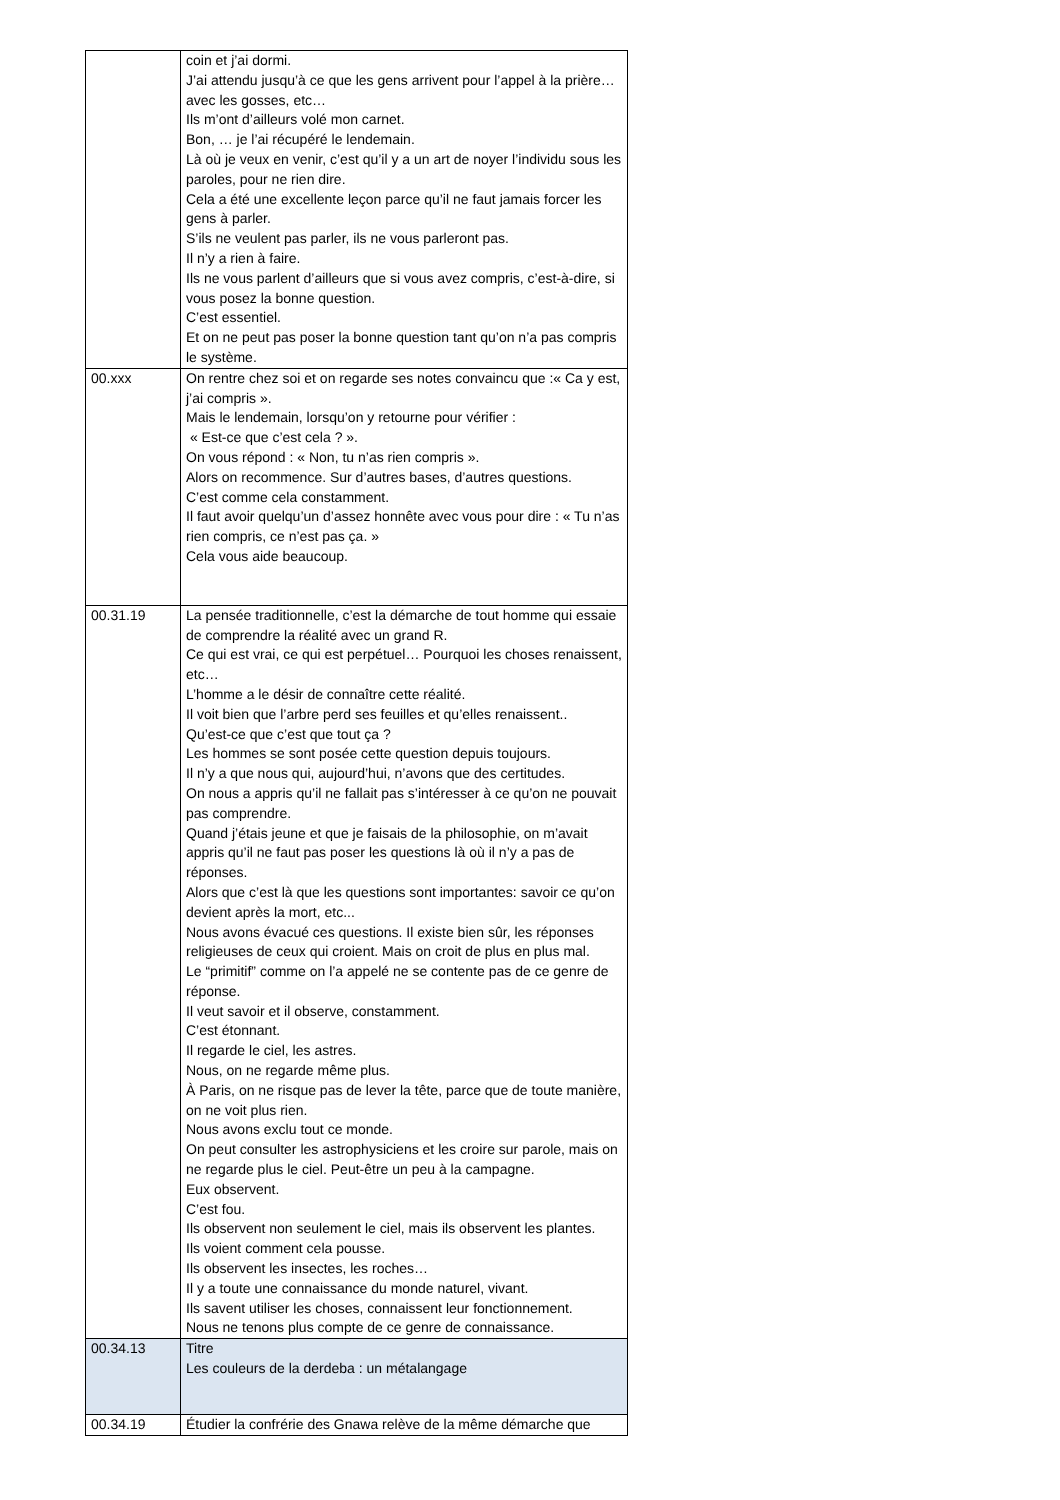| | coin et j’ai dormi. J’ai attendu jusqu’à ce que les gens arrivent pour l’appel à la prière… avec les gosses, etc… Ils m’ont d’ailleurs volé mon carnet. Bon, … je l’ai récupéré le lendemain. Là où je veux en venir, c’est qu’il y a un art de noyer l’individu sous les paroles, pour ne rien dire. Cela a été une excellente leçon parce qu’il ne faut jamais forcer les gens à parler. S’ils ne veulent pas parler, ils ne vous parleront pas. Il n’y a rien à faire. Ils ne vous parlent d’ailleurs que si vous avez compris, c’est-à-dire, si vous posez la bonne question. C’est essentiel. Et on ne peut pas poser la bonne question tant qu’on n’a pas compris le système. |
| 00.xxx | On rentre chez soi et on regarde ses notes convaincu que :« Ca y est, j’ai compris ». Mais le lendemain, lorsqu’on y retourne pour vérifier : « Est-ce que c’est cela ? ». On vous répond : « Non, tu n’as rien compris ». Alors on recommence. Sur d’autres bases, d’autres questions. C’est comme cela constamment. Il faut avoir quelqu’un d’assez honnête avec vous pour dire : « Tu n’as rien compris, ce n’est pas ça. » Cela vous aide beaucoup. |
| 00.31.19 | La pensée traditionnelle, c’est la démarche de tout homme qui essaie de comprendre la réalité avec un grand R. Ce qui est vrai, ce qui est perpétuel… Pourquoi les choses renaissent, etc… L’homme a le désir de connaître cette réalité. Il voit bien que l’arbre perd ses feuilles et qu’elles renaissent.. Qu’est-ce que c’est que tout ça ? Les hommes se sont posée cette question depuis toujours. Il n’y a que nous qui, aujourd’hui, n’avons que des certitudes. On nous a appris qu’il ne fallait pas s’intéresser à ce qu’on ne pouvait pas comprendre. Quand j’étais jeune et que je faisais de la philosophie, on m’avait appris qu’il ne faut pas poser les questions là où il n’y a pas de réponses. Alors que c’est là que les questions sont importantes: savoir ce qu’on devient après la mort, etc... Nous avons évacué ces questions. Il existe bien sûr, les réponses religieuses de ceux qui croient. Mais on croit de plus en plus mal. Le “primitif” comme on l’a appelé ne se contente pas de ce genre de réponse. Il veut savoir et il observe, constamment. C’est étonnant. Il regarde le ciel, les astres. Nous, on ne regarde même plus. À Paris, on ne risque pas de lever la tête, parce que de toute manière, on ne voit plus rien. Nous avons exclu tout ce monde. On peut consulter les astrophysiciens et les croire sur parole, mais on ne regarde plus le ciel. Peut-être un peu à la campagne. Eux observent. C’est fou. Ils observent non seulement le ciel, mais ils observent les plantes. Ils voient comment cela pousse. Ils observent les insectes, les roches… Il y a toute une connaissance du monde naturel, vivant. Ils savent utiliser les choses, connaissent leur fonctionnement. Nous ne tenons plus compte de ce genre de connaissance. |
| 00.34.13 | Titre Les couleurs de la derdeba : un métalangage |
| 00.34.19 | Étudier la confrérie des Gnawa relève de la même démarche que |